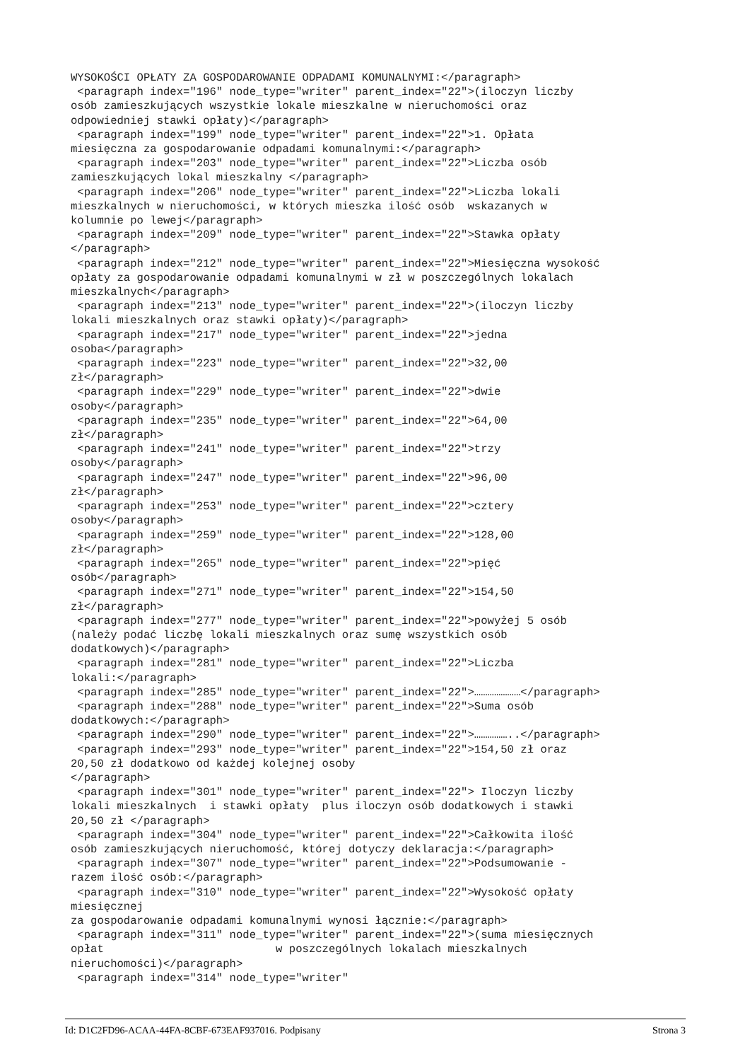WYSOKOŚCI OPŁATY ZA GOSPODAROWANIE ODPADAMI KOMUNALNYMI:</paragraph>
 <paragraph index="196" node_type="writer" parent_index="22">(iloczyn liczby
osób zamieszkujących wszystkie lokale mieszkalne w nieruchomości oraz
odpowiedniej stawki opłaty)</paragraph>
 <paragraph index="199" node_type="writer" parent_index="22">1. Opłata
miesięczna za gospodarowanie odpadami komunalnymi:</paragraph>
 <paragraph index="203" node_type="writer" parent_index="22">Liczba osób
zamieszkujących lokal mieszkalny </paragraph>
 <paragraph index="206" node_type="writer" parent_index="22">Liczba lokali
mieszkalnych w nieruchomości, w których mieszka ilość osób  wskazanych w
kolumnie po lewej</paragraph>
 <paragraph index="209" node_type="writer" parent_index="22">Stawka opłaty
</paragraph>
 <paragraph index="212" node_type="writer" parent_index="22">Miesięczna wysokość
opłaty za gospodarowanie odpadami komunalnymi w zł w poszczególnych lokalach
mieszkalnych</paragraph>
 <paragraph index="213" node_type="writer" parent_index="22">(iloczyn liczby
lokali mieszkalnych oraz stawki opłaty)</paragraph>
 <paragraph index="217" node_type="writer" parent_index="22">jedna
osoba</paragraph>
 <paragraph index="223" node_type="writer" parent_index="22">32,00
zł</paragraph>
 <paragraph index="229" node_type="writer" parent_index="22">dwie
osoby</paragraph>
 <paragraph index="235" node_type="writer" parent_index="22">64,00
zł</paragraph>
 <paragraph index="241" node_type="writer" parent_index="22">trzy
osoby</paragraph>
 <paragraph index="247" node_type="writer" parent_index="22">96,00
zł</paragraph>
 <paragraph index="253" node_type="writer" parent_index="22">cztery
osoby</paragraph>
 <paragraph index="259" node_type="writer" parent_index="22">128,00
zł</paragraph>
 <paragraph index="265" node_type="writer" parent_index="22">pięć
osób</paragraph>
 <paragraph index="271" node_type="writer" parent_index="22">154,50
zł</paragraph>
 <paragraph index="277" node_type="writer" parent_index="22">powyżej 5 osób
(należy podać liczbę lokali mieszkalnych oraz sumę wszystkich osób
dodatkowych)</paragraph>
 <paragraph index="281" node_type="writer" parent_index="22">Liczba
lokali:</paragraph>
 <paragraph index="285" node_type="writer" parent_index="22">…………………</paragraph>
 <paragraph index="288" node_type="writer" parent_index="22">Suma osób
dodatkowych:</paragraph>
 <paragraph index="290" node_type="writer" parent_index="22">……………..</paragraph>
 <paragraph index="293" node_type="writer" parent_index="22">154,50 zł oraz
20,50 zł dodatkowo od każdej kolejnej osoby
</paragraph>
 <paragraph index="301" node_type="writer" parent_index="22"> Iloczyn liczby
lokali mieszkalnych  i stawki opłaty  plus iloczyn osób dodatkowych i stawki
20,50 zł </paragraph>
 <paragraph index="304" node_type="writer" parent_index="22">Całkowita ilość
osób zamieszkujących nieruchomość, której dotyczy deklaracja:</paragraph>
 <paragraph index="307" node_type="writer" parent_index="22">Podsumowanie -
razem ilość osób:</paragraph>
 <paragraph index="310" node_type="writer" parent_index="22">Wysokość opłaty
miesięcznej
za gospodarowanie odpadami komunalnymi wynosi łącznie:</paragraph>
 <paragraph index="311" node_type="writer" parent_index="22">(suma miesięcznych
opłat                          w poszczególnych lokalach mieszkalnych
nieruchomości)</paragraph>
 <paragraph index="314" node_type="writer"
Id: D1C2FD96-ACAA-44FA-8CBF-673EAF937016. Podpisany Strona 3